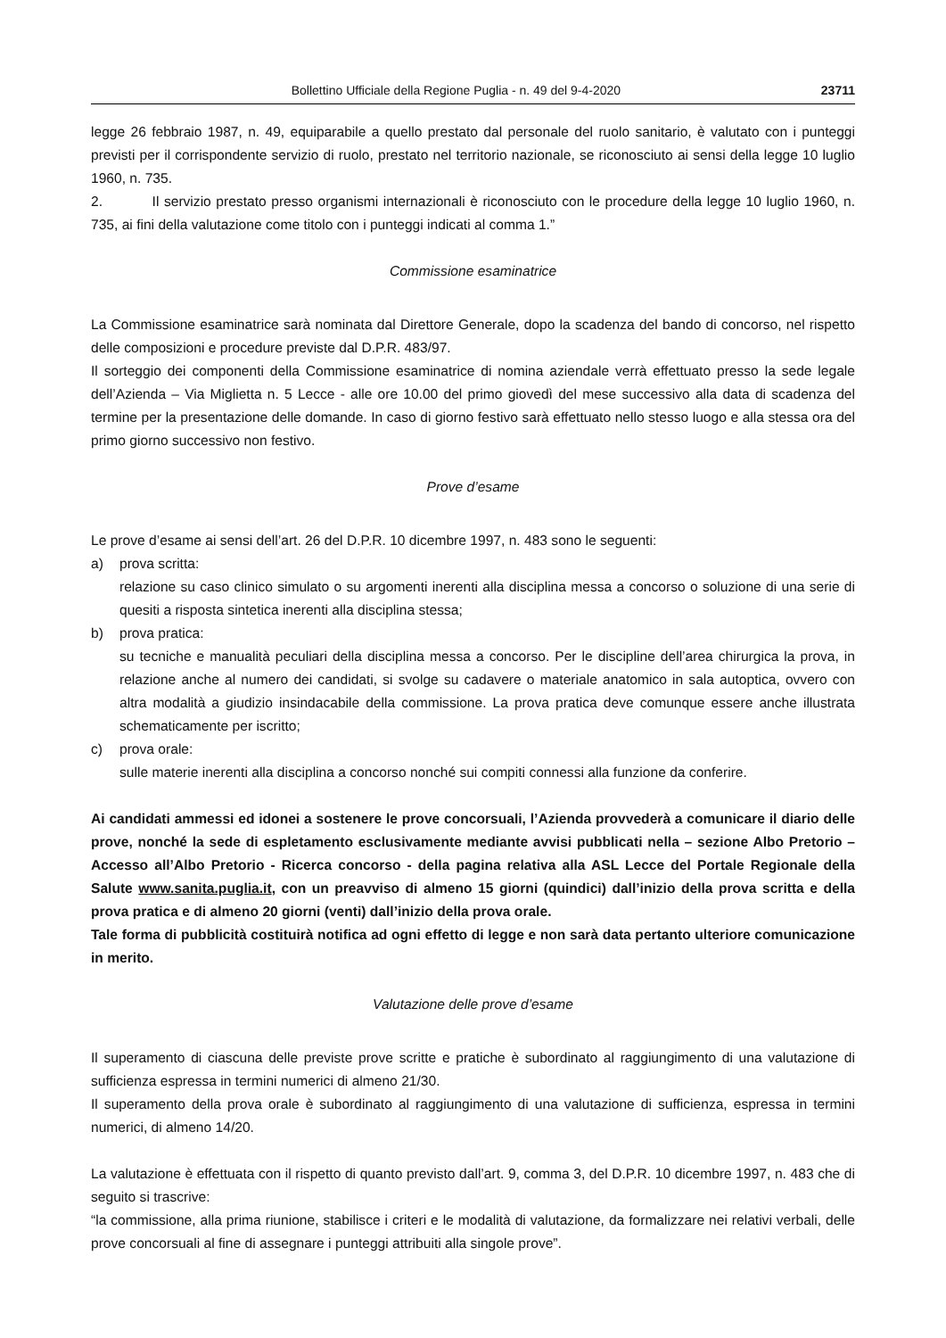Bollettino Ufficiale della Regione Puglia - n. 49 del 9-4-2020 23711
legge 26 febbraio 1987, n. 49, equiparabile a quello prestato dal personale del ruolo sanitario, è valutato con i punteggi previsti per il corrispondente servizio di ruolo, prestato nel territorio nazionale, se riconosciuto ai sensi della legge 10 luglio 1960, n. 735.
2. Il servizio prestato presso organismi internazionali è riconosciuto con le procedure della legge 10 luglio 1960, n. 735, ai fini della valutazione come titolo con i punteggi indicati al comma 1.”
Commissione esaminatrice
La Commissione esaminatrice sarà nominata dal Direttore Generale, dopo la scadenza del bando di concorso, nel rispetto delle composizioni e procedure previste dal D.P.R. 483/97.
Il sorteggio dei componenti della Commissione esaminatrice di nomina aziendale verrà effettuato presso la sede legale dell’Azienda – Via Miglietta n. 5 Lecce - alle ore 10.00 del primo giovedì del mese successivo alla data di scadenza del termine per la presentazione delle domande. In caso di giorno festivo sarà effettuato nello stesso luogo e alla stessa ora del primo giorno successivo non festivo.
Prove d’esame
Le prove d’esame ai sensi dell’art. 26 del D.P.R. 10 dicembre 1997, n. 483 sono le seguenti:
a) prova scritta:
relazione su caso clinico simulato o su argomenti inerenti alla disciplina messa a concorso o soluzione di una serie di quesiti a risposta sintetica inerenti alla disciplina stessa;
b) prova pratica:
su tecniche e manualità peculiari della disciplina messa a concorso. Per le discipline dell’area chirurgica la prova, in relazione anche al numero dei candidati, si svolge su cadavere o materiale anatomico in sala autoptica, ovvero con altra modalità a giudizio insindacabile della commissione. La prova pratica deve comunque essere anche illustrata schematicamente per iscritto;
c) prova orale:
sulle materie inerenti alla disciplina a concorso nonché sui compiti connessi alla funzione da conferire.
Ai candidati ammessi ed idonei a sostenere le prove concorsuali, l’Azienda provvederà a comunicare il diario delle prove, nonché la sede di espletamento esclusivamente mediante avvisi pubblicati nella – sezione Albo Pretorio – Accesso all’Albo Pretorio - Ricerca concorso - della pagina relativa alla ASL Lecce del Portale Regionale della Salute www.sanita.puglia.it, con un preavviso di almeno 15 giorni (quindici) dall’inizio della prova scritta e della prova pratica e di almeno 20 giorni (venti) dall’inizio della prova orale.
Tale forma di pubblicità costituirà notifica ad ogni effetto di legge e non sarà data pertanto ulteriore comunicazione in merito.
Valutazione delle prove d’esame
Il superamento di ciascuna delle previste prove scritte e pratiche è subordinato al raggiungimento di una valutazione di sufficienza espressa in termini numerici di almeno 21/30.
Il superamento della prova orale è subordinato al raggiungimento di una valutazione di sufficienza, espressa in termini numerici, di almeno 14/20.
La valutazione è effettuata con il rispetto di quanto previsto dall’art. 9, comma 3, del D.P.R. 10 dicembre 1997, n. 483 che di seguito si trascrive:
“la commissione, alla prima riunione, stabilisce i criteri e le modalità di valutazione, da formalizzare nei relativi verbali, delle prove concorsuali al fine di assegnare i punteggi attribuiti alla singole prove”.